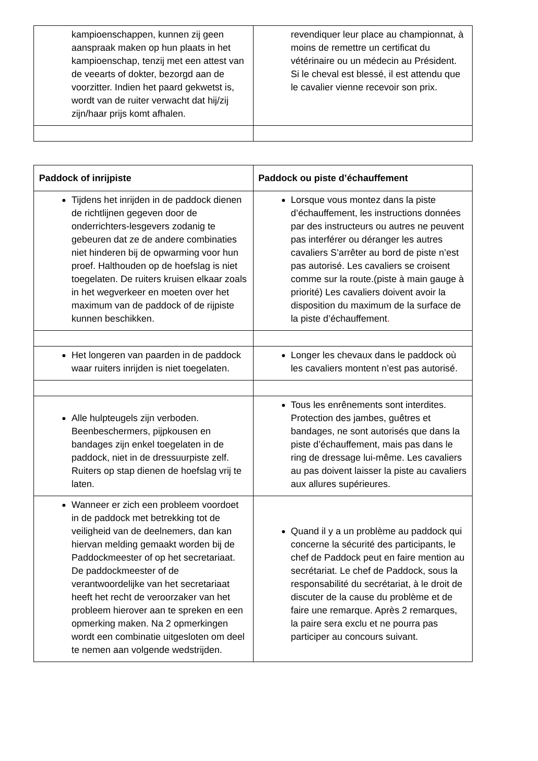| kampioenschappen, kunnen zij geen aanspraak maken op hun plaats in het kampioenschap, tenzij met een attest van de veearts of dokter, bezorgd aan de voorzitter. Indien het paard gekwetst is, wordt van de ruiter verwacht dat hij/zij zijn/haar prijs komt afhalen. | revendiquer leur place au championnat, à moins de remettre un certificat du vétérinaire ou un médecin au Président. Si le cheval est blessé, il est attendu que le cavalier vienne recevoir son prix. |
| Paddock of inrijpiste | Paddock ou piste d’échauffement |
| --- | --- |
| Tijdens het inrijden in de paddock dienen de richtlijnen gegeven door de onderrichters-lesgevers zodanig te gebeuren dat ze de andere combinaties niet hinderen bij de opwarming voor hun proef. Halthouden op de hoefslag is niet toegelaten. De ruiters kruisen elkaar zoals in het wegverkeer en moeten over het maximum van de paddock of de rijpiste kunnen beschikken. | Lorsque vous montez dans la piste d’échauffement, les instructions données par des instructeurs ou autres ne peuvent pas interférer ou déranger les autres cavaliers S’arrêter au bord de piste n’est pas autorisé. Les cavaliers se croisent comme sur la route.(piste à main gauge à priorité) Les cavaliers doivent avoir la disposition du maximum de la surface de la piste d’échauffement . |
| Het longeren van paarden in de paddock waar ruiters inrijden is niet toegelaten. | Longer les chevaux dans le paddock où les cavaliers montent n’est pas autorisé. |
| Alle hulpteugels zijn verboden. Beenbeschermers, pijpkousen en bandages zijn enkel toegelaten in de paddock, niet in de dressuurpiste zelf. Ruiters op stap dienen de hoefslag vrij te laten. | Tous les enrênements sont interdites. Protection des jambes, guêtres et bandages, ne sont autorisés que dans la piste d’échauffement, mais pas dans le ring de dressage lui-même. Les cavaliers au pas doivent laisser la piste au cavaliers aux allures supérieures. |
| Wanneer er zich een probleem voordoet in de paddock met betrekking tot de veiligheid van de deelnemers, dan kan hiervan melding gemaakt worden bij de Paddockmeester of op het secretariaat. De paddockmeester of de verantwoordelijke van het secretariaat heeft het recht de veroorzaker van het probleem hierover aan te spreken en een opmerking maken. Na 2 opmerkingen wordt een combinatie uitgesloten om deel te nemen aan volgende wedstrijden. | Quand il y a un problème au paddock qui concerne la sécurité des participants, le chef de Paddock peut en faire mention au secrétariat. Le chef de Paddock, sous la responsabilité du secrétariat, à le droit de discuter de la cause du problème et de faire une remarque. Après 2 remarques, la paire sera exclu et ne pourra pas participer au concours suivant. |